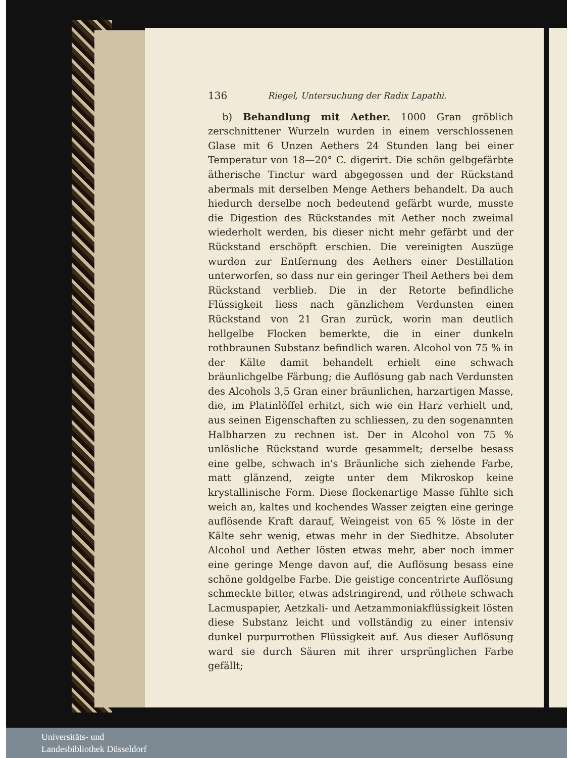136 Riegel, Untersuchung der Radix Lapathi.
b) Behandlung mit Aether. 1000 Gran gröblich zerschnittener Wurzeln wurden in einem verschlossenen Glase mit 6 Unzen Aethers 24 Stunden lang bei einer Temperatur von 18—20° C. digerirt. Die schön gelbgefärbte ätherische Tinctur ward abgegossen und der Rückstand abermals mit derselben Menge Aethers behandelt. Da auch hiedurch derselbe noch bedeutend gefärbt wurde, musste die Digestion des Rückstandes mit Aether noch zweimal wiederholt werden, bis dieser nicht mehr gefärbt und der Rückstand erschöpft erschien. Die vereinigten Auszüge wurden zur Entfernung des Aethers einer Destillation unterworfen, so dass nur ein geringer Theil Aethers bei dem Rückstand verblieb. Die in der Retorte befindliche Flüssigkeit liess nach gänzlichem Verdunsten einen Rückstand von 21 Gran zurück, worin man deutlich hellgelbe Flocken bemerkte, die in einer dunkeln rothbraunen Substanz befindlich waren. Alcohol von 75 % in der Kälte damit behandelt erhielt eine schwach bräunlichgelbe Färbung; die Auflösung gab nach Verdunsten des Alcohols 3,5 Gran einer bräunlichen, harzartigen Masse, die, im Platinlöffel erhitzt, sich wie ein Harz verhielt und, aus seinen Eigenschaften zu schliessen, zu den sogenannten Halbharzen zu rechnen ist. Der in Alcohol von 75 % unlösliche Rückstand wurde gesammelt; derselbe besass eine gelbe, schwach in's Bräunliche sich ziehende Farbe, matt glänzend, zeigte unter dem Mikroskop keine krystallinische Form. Diese flockenartige Masse fühlte sich weich an, kaltes und kochendes Wasser zeigten eine geringe auflösende Kraft darauf, Weingeist von 65 % löste in der Kälte sehr wenig, etwas mehr in der Siedhitze. Absoluter Alcohol und Aether lösten etwas mehr, aber noch immer eine geringe Menge davon auf, die Auflösung besass eine schöne goldgelbe Farbe. Die geistige concentrirte Auflösung schmeckte bitter, etwas adstringirend, und röthete schwach Lacmuspapier, Aetzkali- und Aetzammoniakflüssigkeit lösten diese Substanz leicht und vollständig zu einer intensiv dunkel purpurrothen Flüssigkeit auf. Aus dieser Auflösung ward sie durch Säuren mit ihrer ursprünglichen Farbe gefällt;
Universitäts- und
Landesbibliothek Düsseldorf